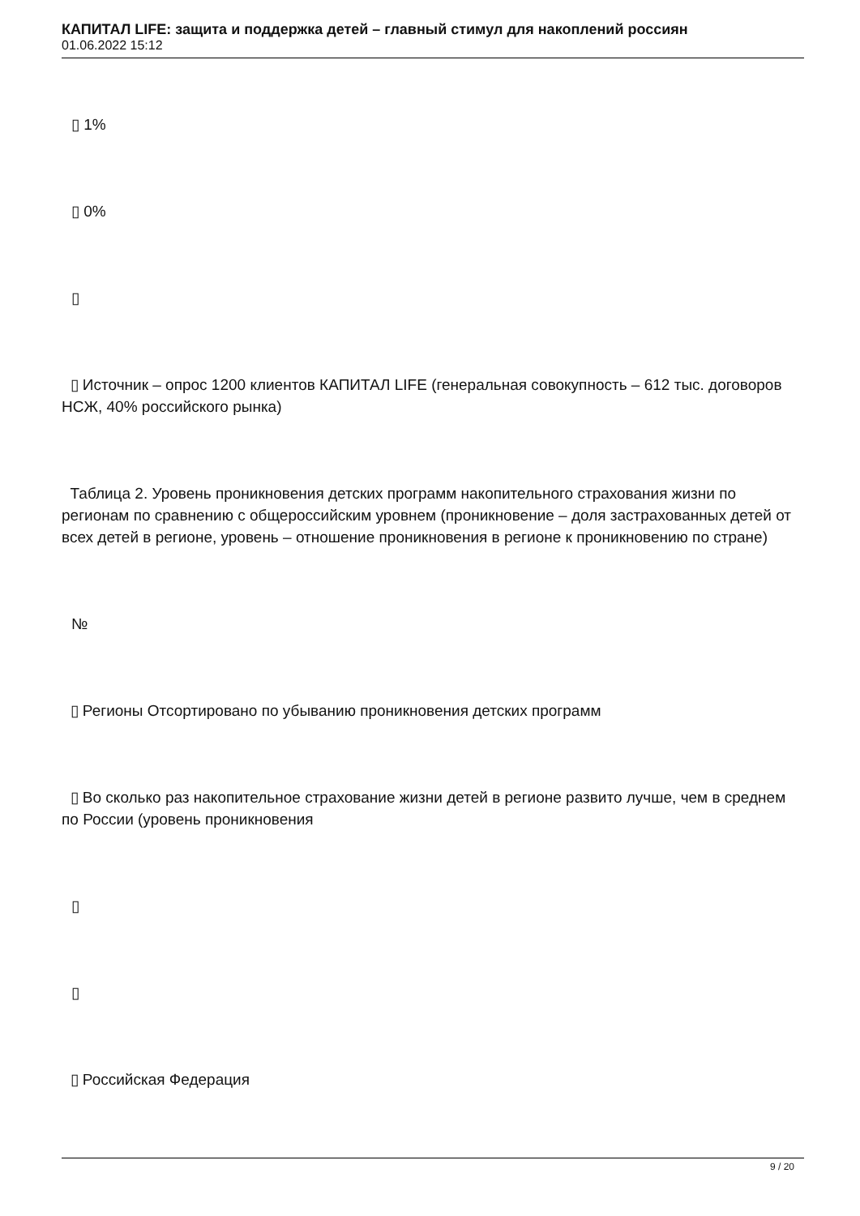КАПИТАЛ LIFE: защита и поддержка детей – главный стимул для накоплений россиян
01.06.2022 15:12
▯ 1%
▯ 0%
▯
▯ Источник – опрос 1200 клиентов КАПИТАЛ LIFE (генеральная совокупность – 612 тыс. договоров НСЖ, 40% российского рынка)
Таблица 2. Уровень проникновения детских программ накопительного страхования жизни по регионам по сравнению с общероссийским уровнем (проникновение – доля застрахованных детей от всех детей в регионе, уровень – отношение проникновения в регионе к проникновению по стране)
№
▯ Регионы Отсортировано по убыванию проникновения детских программ
▯ Во сколько раз накопительное страхование жизни детей в регионе развито лучше, чем в среднем по России (уровень проникновения
▯
▯
▯ Российская Федерация
9 / 20